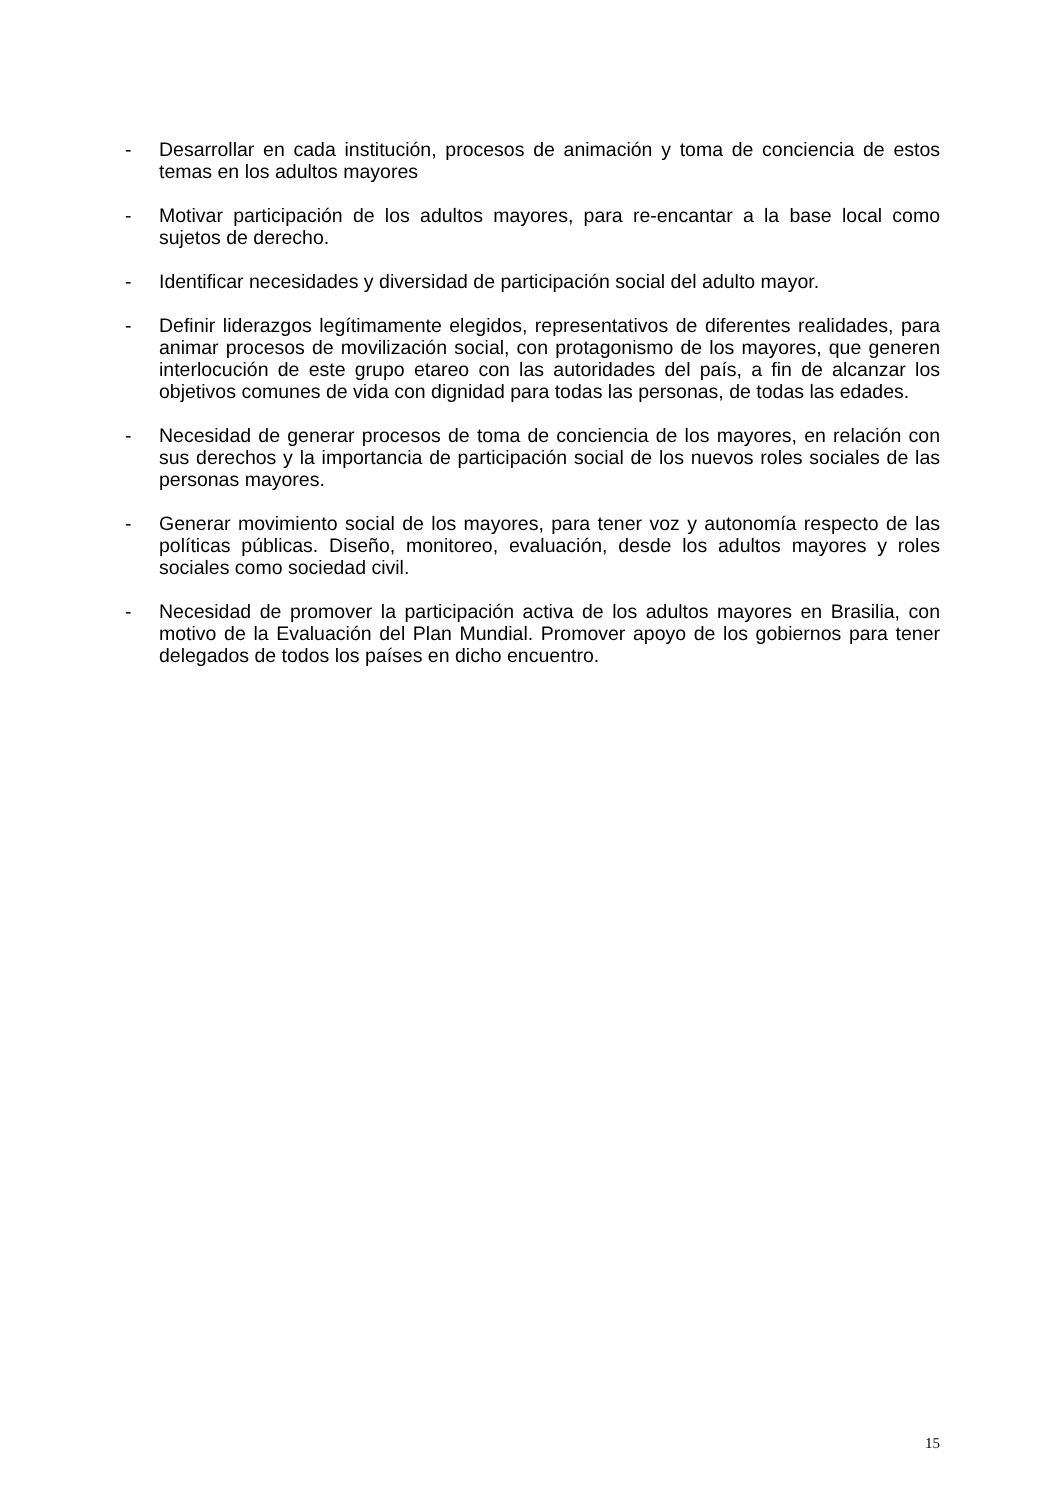- Desarrollar en cada institución, procesos de animación y toma de conciencia de estos temas en los adultos mayores
- Motivar participación de los adultos mayores, para re-encantar a la base local como sujetos de derecho.
- Identificar necesidades y diversidad de participación social del adulto mayor.
- Definir liderazgos legítimamente elegidos, representativos de diferentes realidades, para animar procesos de movilización social, con protagonismo de los mayores, que generen interlocución de este grupo etareo con las autoridades del país, a fin de alcanzar los objetivos comunes de vida con dignidad para todas las personas, de todas las edades.
- Necesidad de generar procesos de toma de conciencia de los mayores, en relación con sus derechos y la importancia de participación social de los nuevos roles sociales de las personas mayores.
- Generar movimiento social de los mayores, para tener voz y autonomía respecto de las políticas públicas. Diseño, monitoreo, evaluación, desde los adultos mayores y roles sociales como sociedad civil.
- Necesidad de promover la participación activa de los adultos mayores en Brasilia, con motivo de la Evaluación del Plan Mundial. Promover apoyo de los gobiernos para tener delegados de todos los países en dicho encuentro.
15